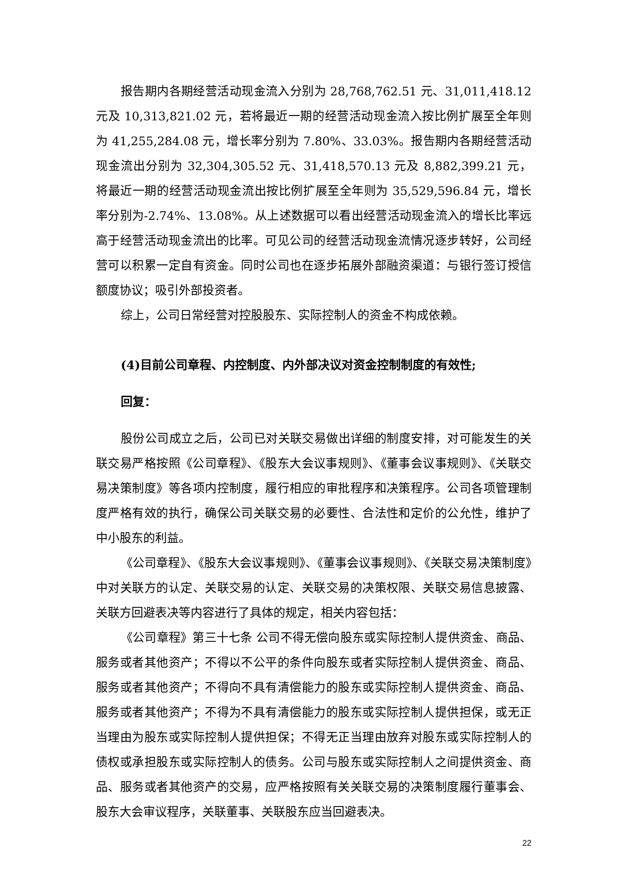报告期内各期经营活动现金流入分别为 28,768,762.51 元、31,011,418.12 元及 10,313,821.02 元，若将最近一期的经营活动现金流入按比例扩展至全年则为 41,255,284.08 元，增长率分别为 7.80%、33.03%。报告期内各期经营活动现金流出分别为 32,304,305.52 元、31,418,570.13 元及 8,882,399.21 元，将最近一期的经营活动现金流出按比例扩展至全年则为 35,529,596.84 元，增长率分别为-2.74%、13.08%。从上述数据可以看出经营活动现金流入的增长比率远高于经营活动现金流出的比率。可见公司的经营活动现金流情况逐步转好，公司经营可以积累一定自有资金。同时公司也在逐步拓展外部融资渠道：与银行签订授信额度协议；吸引外部投资者。
综上，公司日常经营对控股股东、实际控制人的资金不构成依赖。
(4)目前公司章程、内控制度、内外部决议对资金控制制度的有效性;
回复：
股份公司成立之后，公司已对关联交易做出详细的制度安排，对可能发生的关联交易严格按照《公司章程》、《股东大会议事规则》、《董事会议事规则》、《关联交易决策制度》等各项内控制度，履行相应的审批程序和决策程序。公司各项管理制度严格有效的执行，确保公司关联交易的必要性、合法性和定价的公允性，维护了中小股东的利益。
《公司章程》、《股东大会议事规则》、《董事会议事规则》、《关联交易决策制度》中对关联方的认定、关联交易的认定、关联交易的决策权限、关联交易信息披露、关联方回避表决等内容进行了具体的规定，相关内容包括：
《公司章程》第三十七条 公司不得无偿向股东或实际控制人提供资金、商品、服务或者其他资产；不得以不公平的条件向股东或者实际控制人提供资金、商品、服务或者其他资产；不得向不具有清偿能力的股东或实际控制人提供资金、商品、服务或者其他资产；不得为不具有清偿能力的股东或实际控制人提供担保，或无正当理由为股东或实际控制人提供担保；不得无正当理由放弃对股东或实际控制人的债权或承担股东或实际控制人的债务。公司与股东或实际控制人之间提供资金、商品、服务或者其他资产的交易，应严格按照有关关联交易的决策制度履行董事会、股东大会审议程序，关联董事、关联股东应当回避表决。
22